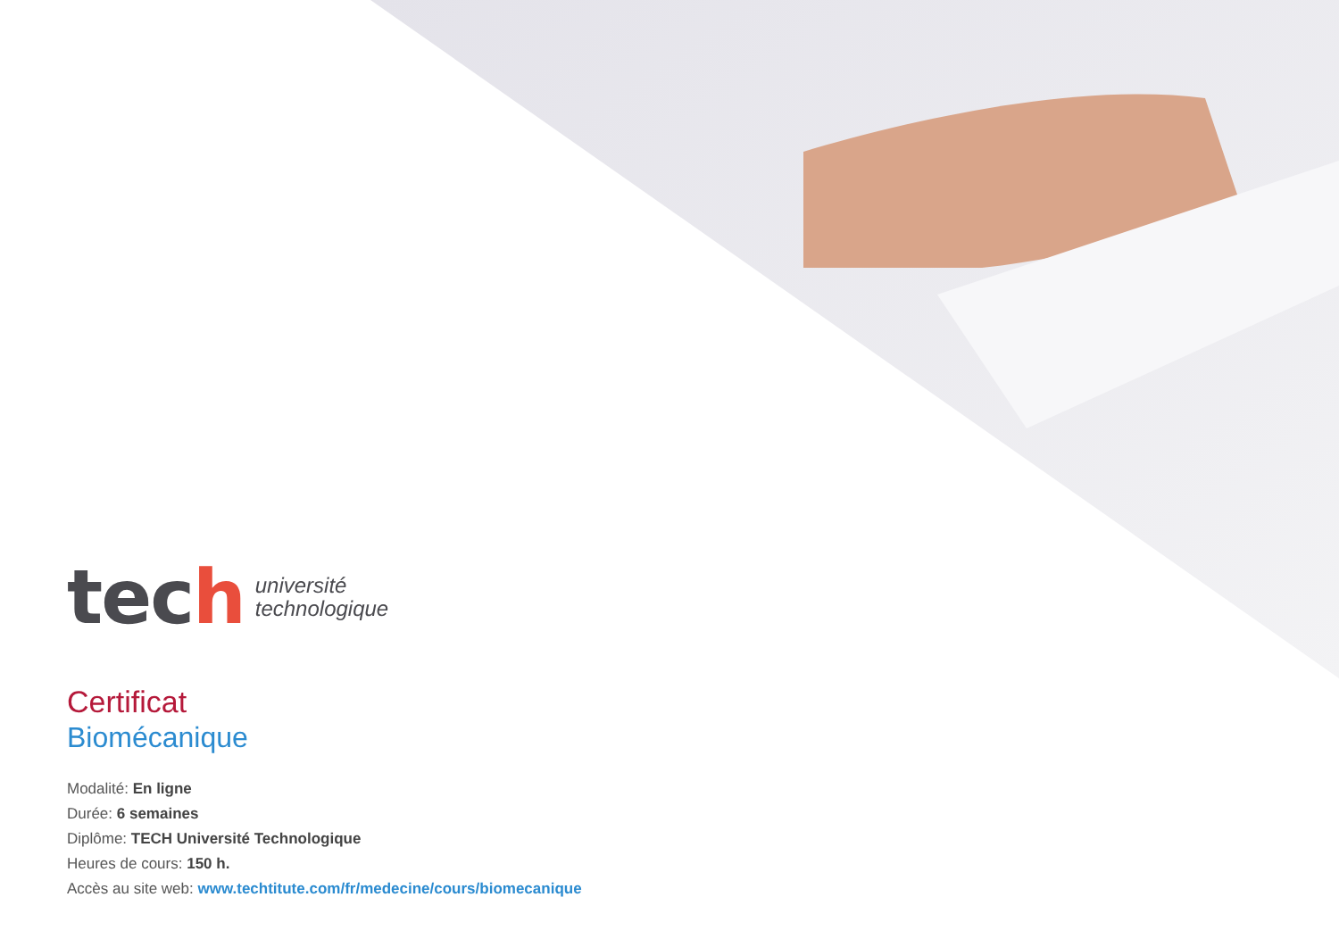tech
université
technologique
Certificat
Biomécanique
Modalité: En ligne
Durée: 6 semaines
Diplôme: TECH Université Technologique
Heures de cours: 150 h.
Accès au site web: www.techtitute.com/fr/medecine/cours/biomecanique